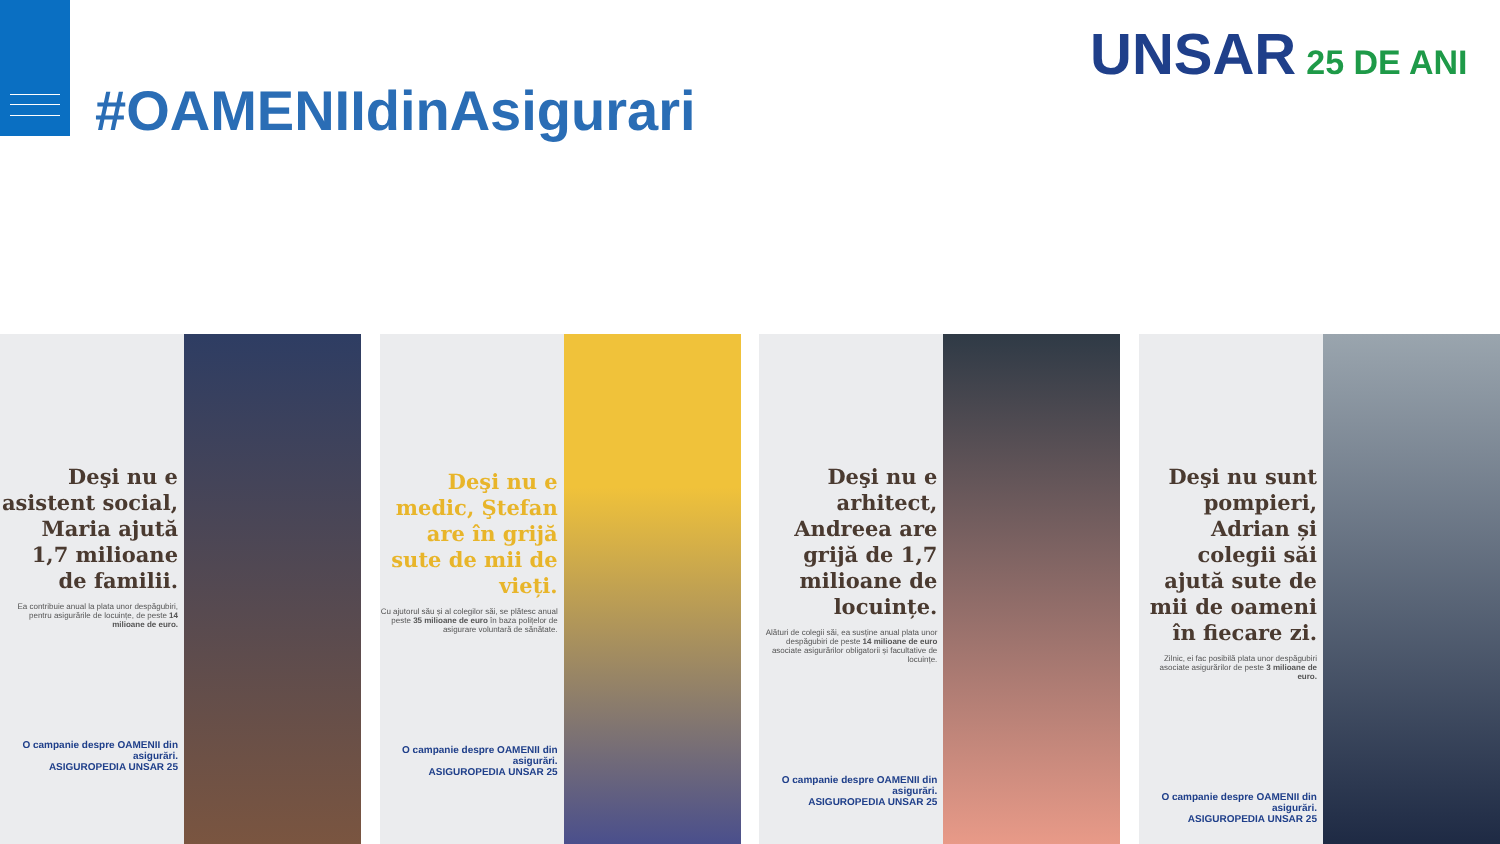#OAMENIIdinAsigurari
UNSAR 25 DE ANI
Deşi nu e asistent social, Maria ajută 1,7 milioane de familii.
Ea contribuie anual la plata unor despăgubiri, pentru asigurările de locuințe, de peste 14 milioane de euro.
O campanie despre OAMENII din asigurări.
ASIGUROPEDIA UNSAR 25
Deşi nu e medic, Ştefan are în grijă sute de mii de vieți.
Cu ajutorul său și al colegilor săi, se plătesc anual peste 35 milioane de euro în baza polițelor de asigurare voluntară de sănătate.
O campanie despre OAMENII din asigurări.
ASIGUROPEDIA UNSAR 25
Deşi nu e arhitect, Andreea are grijă de 1,7 milioane de locuințe.
Alături de colegii săi, ea susține anual plata unor despăgubiri de peste 14 milioane de euro asociate asigurărilor obligatorii și facultative de locuințe.
O campanie despre OAMENII din asigurări.
ASIGUROPEDIA UNSAR 25
Deşi nu sunt pompieri, Adrian și colegii săi ajută sute de mii de oameni în fiecare zi.
Zilnic, ei fac posibilă plata unor despăgubiri asociate asigurărilor de peste 3 milioane de euro.
O campanie despre OAMENII din asigurări.
ASIGUROPEDIA UNSAR 25